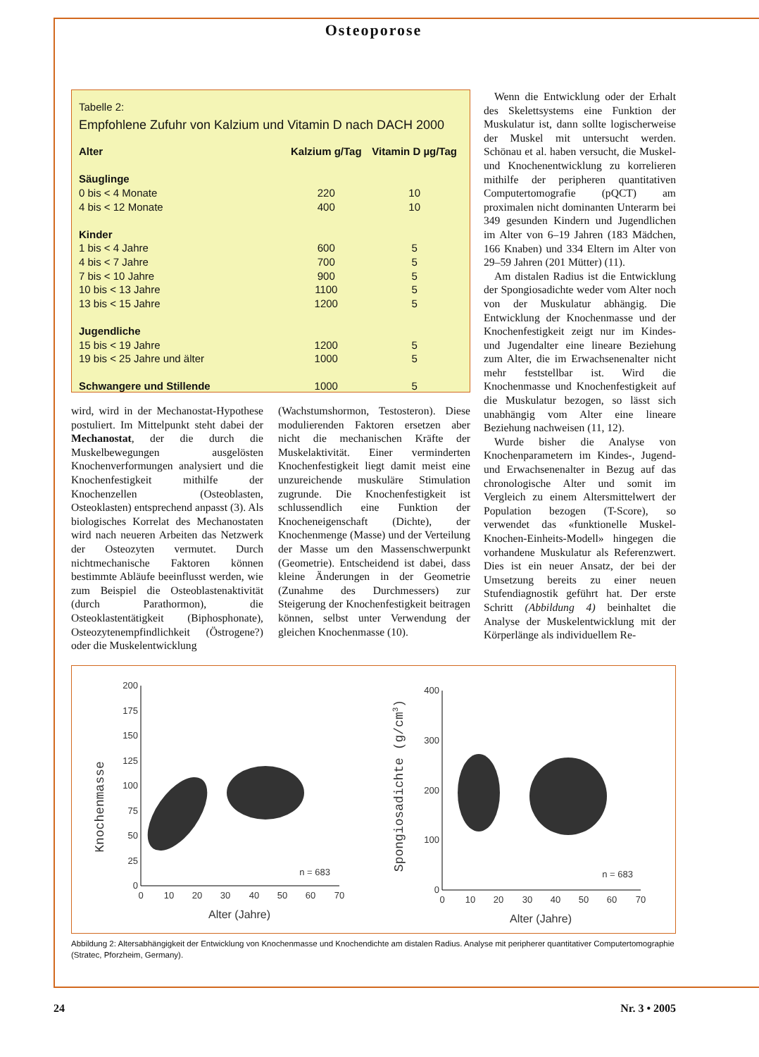Osteoporose
Tabelle 2:
Empfohlene Zufuhr von Kalzium und Vitamin D nach DACH 2000
| Alter | Kalzium g/Tag | Vitamin D µg/Tag |
| --- | --- | --- |
| Säuglinge | | |
| 0 bis < 4 Monate | 220 | 10 |
| 4 bis < 12 Monate | 400 | 10 |
| Kinder | | |
| 1 bis < 4 Jahre | 600 | 5 |
| 4 bis < 7 Jahre | 700 | 5 |
| 7 bis < 10 Jahre | 900 | 5 |
| 10 bis < 13 Jahre | 1100 | 5 |
| 13 bis < 15 Jahre | 1200 | 5 |
| Jugendliche | | |
| 15 bis < 19 Jahre | 1200 | 5 |
| 19 bis < 25 Jahre und älter | 1000 | 5 |
| Schwangere und Stillende | 1000 | 5 |
wird, wird in der Mechanostat-Hypothese postuliert. Im Mittelpunkt steht dabei der Mechanostat, der die durch die Muskelbewegungen ausgelösten Knochenverformungen analysiert und die Knochenfestigkeit mithilfe der Knochenzellen (Osteoblasten, Osteoklasten) entsprechend anpasst (3). Als biologisches Korrelat des Mechanostaten wird nach neueren Arbeiten das Netzwerk der Osteozyten vermutet. Durch nichtmechanische Faktoren können bestimmte Abläufe beeinflusst werden, wie zum Beispiel die Osteoblastenaktivität (durch Parathormon), die Osteoklastentätigkeit (Biphosphonate), Osteozytenempfindlichkeit (Östrogene?) oder die Muskelentwicklung
(Wachstumshormon, Testosteron). Diese modulierenden Faktoren ersetzen aber nicht die mechanischen Kräfte der Muskelaktivität. Einer verminderten Knochenfestigkeit liegt damit meist eine unzureichende muskuläre Stimulation zugrunde. Die Knochenfestigkeit ist schlussendlich eine Funktion der Knocheneigenschaft (Dichte), der Knochenmenge (Masse) und der Verteilung der Masse um den Massenschwerpunkt (Geometrie). Entscheidend ist dabei, dass kleine Änderungen in der Geometrie (Zunahme des Durchmessers) zur Steigerung der Knochenfestigkeit beitragen können, selbst unter Verwendung der gleichen Knochenmasse (10).
Wenn die Entwicklung oder der Erhalt des Skelettsystems eine Funktion der Muskulatur ist, dann sollte logischerweise der Muskel mit untersucht werden. Schönau et al. haben versucht, die Muskel- und Knochenentwicklung zu korrelieren mithilfe der peripheren quantitativen Computertomografie (pQCT) am proximalen nicht dominanten Unterarm bei 349 gesunden Kindern und Jugendlichen im Alter von 6–19 Jahren (183 Mädchen, 166 Knaben) und 334 Eltern im Alter von 29–59 Jahren (201 Mütter) (11).
Am distalen Radius ist die Entwicklung der Spongiosadichte weder vom Alter noch von der Muskulatur abhängig. Die Entwicklung der Knochenmasse und der Knochenfestigkeit zeigt nur im Kindes- und Jugendalter eine lineare Beziehung zum Alter, die im Erwachsenenalter nicht mehr feststellbar ist. Wird die Knochenmasse und Knochenfestigkeit auf die Muskulatur bezogen, so lässt sich unabhängig vom Alter eine lineare Beziehung nachweisen (11, 12).
Wurde bisher die Analyse von Knochenparametern im Kindes-, Jugend- und Erwachsenenalter in Bezug auf das chronologische Alter und somit im Vergleich zu einem Altersmittelwert der Population bezogen (T-Score), so verwendet das «funktionelle Muskel-Knochen-Einheits-Modell» hingegen die vorhandene Muskulatur als Referenzwert. Dies ist ein neuer Ansatz, der bei der Umsetzung bereits zu einer neuen Stufendiagnostik geführt hat. Der erste Schritt (Abbildung 4) beinhaltet die Analyse der Muskelentwicklung mit der Körperlänge als individuellem Re-
200
175
150
125
100
75
50
25
0
0
10
20
30
40
50
60
70
Alter (Jahre)
n = 683
Knochenmasse
400
300
200
100
0
0
10
20
30
40
50
60
70
Alter (Jahre)
n = 683
Spongiosadichte (g/cm3)
Abbildung 2: Altersabhängigkeit der Entwicklung von Knochenmasse und Knochendichte am distalen Radius. Analyse mit peripherer quantitativer Computertomographie (Stratec, Pforzheim, Germany).
24 Nr. 3 • 2005